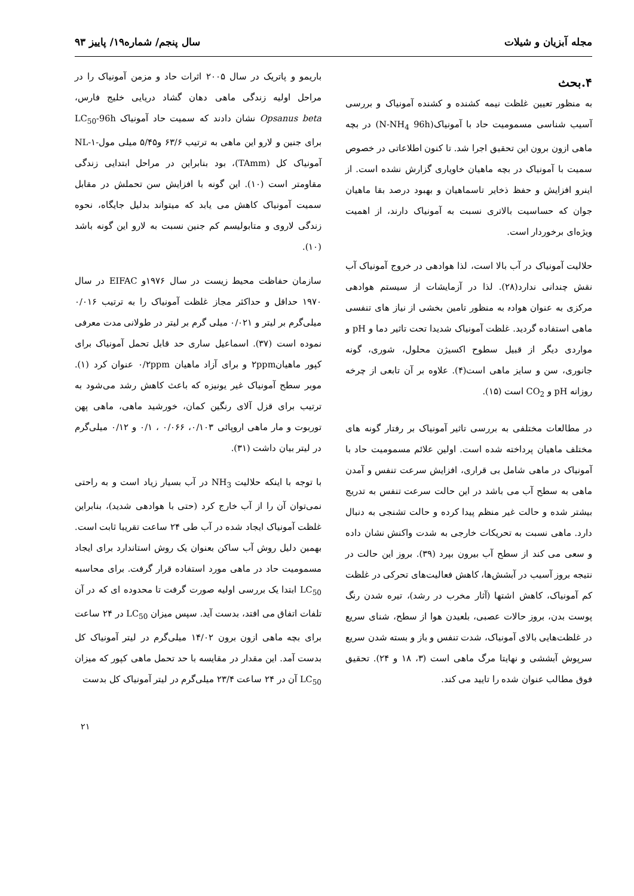مجله آبزیان و شیلات سال پنجم/ شماره۱۹/ پاییز ۹۳
۴.بحث
به منظور تعیین غلظت نیمه کشنده و کشنده آمونیاک و بررسی آسیب شناسی مسمومیت حاد با آمونیاک(N-NH<sub>4</sub> 96h) در بچه ماهی ازون برون این تحقیق اجرا شد. تا کنون اطلاعاتی در خصوص سمیت با آمونیاک در بچه ماهیان خاویاری گزارش نشده است. از اینرو افزایش و حفظ ذخایر تاسماهیان و بهبود درصد بقا ماهیان جوان که حساسیت بالاتری نسبت به آمونیاک دارند، از اهمیت ویژه‌ای برخوردار است.
حلالیت آمونیاک در آب بالا است، لذا هوادهی در خروج آمونیاک آب نقش چندانی ندارد(۲۸). لذا در آزمایشات از سیستم هوادهی مرکزی به عنوان هوادہ به منظور تامین بخشی از نیاز های تنفسی ماهی استفاده گردید. غلظت آمونیاک شدیدا تحت تاثیر دما و pH و مواردی دیگر از قبیل سطوح اکسیژن محلول، شوری، گونه جانوری، سن و سایز ماهی است(۴). علاوه بر آن تابعی از چرخه روزانه pH و CO<sub>2</sub> است (۱۵).
در مطالعات مختلفی به بررسی تاثیر آمونیاک بر رفتار گونه های مختلف ماهیان پرداخته شده است. اولین علائم مسمومیت حاد با آمونیاک در ماهی شامل بی قراری، افزایش سرعت تنفس و آمدن ماهی به سطح آب می باشد در این حالت سرعت تنفس به تدریج بیشتر شده و حالت غیر منظم پیدا کرده و حالت تشنجی به دنبال دارد. ماهی نسبت به تحریکات خارجی به شدت واکنش نشان داده و سعی می کند از سطح آب بیرون بپرد (۳۹). بروز این حالت در نتیجه بروز آسیب در آبشش‌ها، کاهش فعالیت‌های تحرکی در غلظت کم آمونیاک، کاهش اشتها (آثار مخرب در رشد)، تیره شدن رنگ پوست بدن، بروز حالات عصبی، بلعیدن هوا از سطح، شنای سریع در غلظت‌هایی بالای آمونیاک، شدت تنفس و باز و بسته شدن سریع سرپوش آبششی و نهایتا مرگ ماهی است (۳، ۱۸ و ۲۴). تحقیق فوق مطالب عنوان شده را تایید می کند.
باریمو و پاتریک در سال ۲۰۰۵ اثرات حاد و مزمن آمونیاک را در مراحل اولیه زندگی ماهی دهان گشاد دریایی خلیج فارس، Opsanus beta نشان دادند که سمیت حاد آمونیاک LC<sub>50</sub>-96h برای جنین و لارو این ماهی به ترتیب ۶۳/۶ و۵/۴۵ میلی مول-NL-۱ آمونیاک کل (TAmm)، بود بنابراین در مراحل ابتدایی زندگی مقاومتر است (۱۰). این گونه با افزایش سن تحملش در مقابل سمیت آمونیاک کاهش می یابد که میتواند بدلیل جایگاه، نحوه زندگی لاروی و متابولیسم کم جنین نسبت به لارو این گونه باشد (۱۰).
سازمان حفاظت محیط زیست در سال ۱۹۷۶و EIFAC در سال ۱۹۷۰ حداقل و حداکثر مجاز غلظت آمونیاک را به ترتیب ۰/۰۱۶ میلی‌گرم بر لیتر و ۰/۰۲۱ میلی گرم بر لیتر در طولانی مدت معرفی نموده است (۳۷). اسماعیل ساری حد قابل تحمل آمونیاک برای کپور ماهیان۲ppm و برای آزاد ماهیان ۰/۲ppm عنوان کرد (۱). موبر سطح آمونیاک غیر یونیزه که باعث کاهش رشد می‌شود به ترتیب برای قزل آلای رنگین کمان، خورشید ماهی، ماهی پهن توربوت و مار ماهی اروپائی ۰/۱۰۳، ۰/۰۶۶ ، ۰/۱ و ۰/۱۲ میلی‌گرم در لیتر بیان داشت (۳۱).
با توجه با اینکه حلالیت NH<sub>3</sub> در آب بسیار زیاد است و به راحتی نمی‌توان آن را از آب خارج کرد (حتی با هوادهی شدید)، بنابراین غلظت آمونیاک ایجاد شده در آب طی ۲۴ ساعت تقریبا ثابت است. بهمین دلیل روش آب ساکن بعنوان یک روش استاندارد برای ایجاد مسمومیت حاد در ماهی مورد استفاده قرار گرفت. برای محاسبه LC<sub>50</sub> ابتدا یک بررسی اولیه صورت گرفت تا محدوده ای که در آن تلفات اتفاق می افتد، بدست آید. سپس میزان LC<sub>50</sub> در ۲۴ ساعت برای بچه ماهی ازون برون ۱۴/۰۲ میلی‌گرم در لیتر آمونیاک کل بدست آمد. این مقدار در مقایسه با حد تحمل ماهی کپور که میزان LC<sub>50</sub> آن در ۲۴ ساعت ۲۳/۴ میلی‌گرم در لیتر آمونیاک کل بدست
۲۱